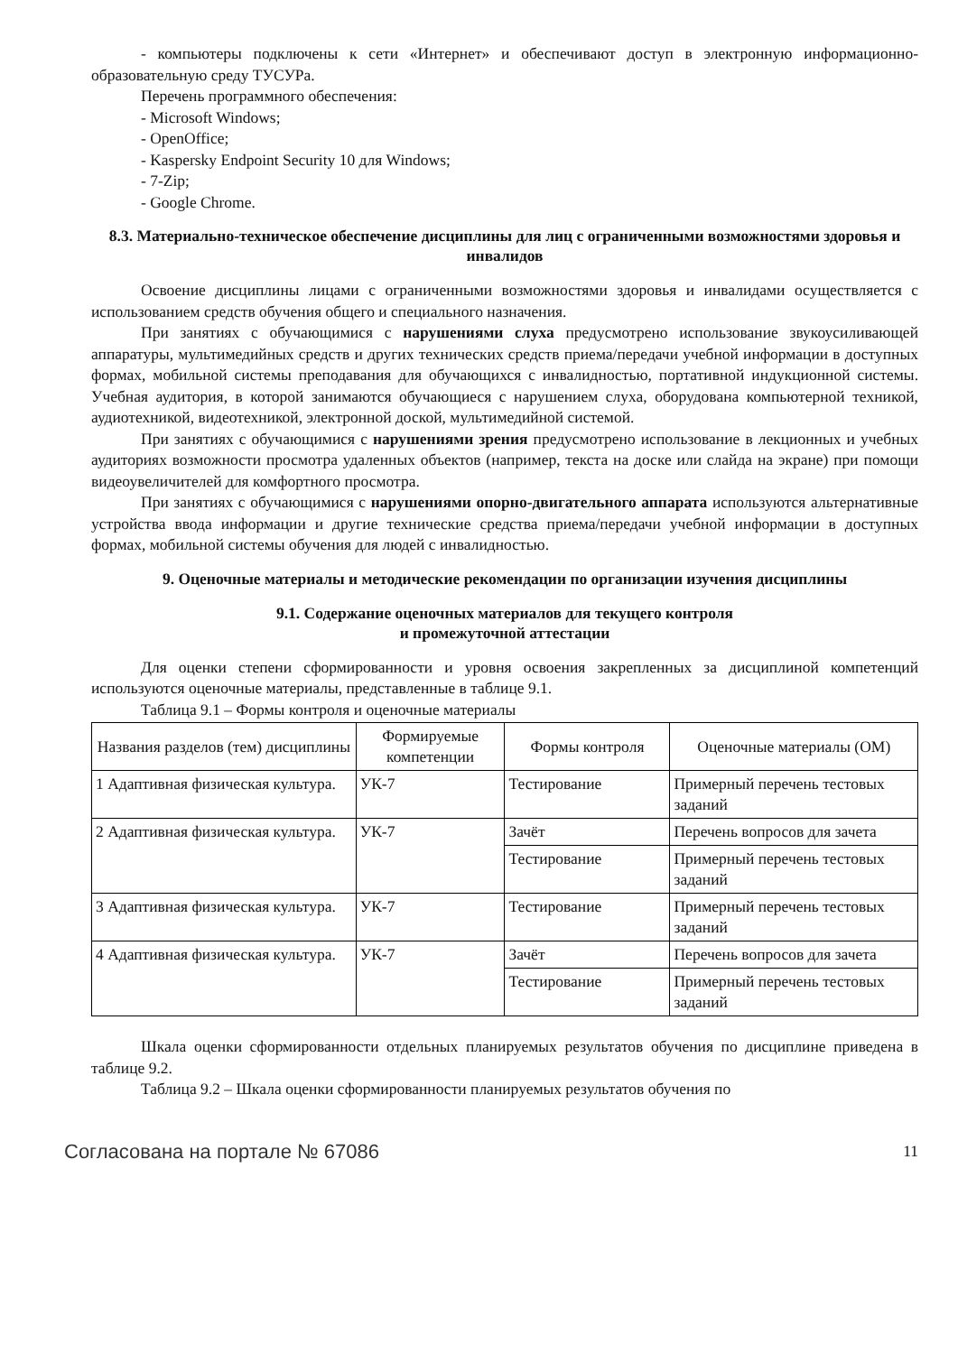- компьютеры подключены к сети «Интернет» и обеспечивают доступ в электронную информационно-образовательную среду ТУСУРа.
Перечень программного обеспечения:
- Microsoft Windows;
- OpenOffice;
- Kaspersky Endpoint Security 10 для Windows;
- 7-Zip;
- Google Chrome.
8.3. Материально-техническое обеспечение дисциплины для лиц с ограниченными возможностями здоровья и инвалидов
Освоение дисциплины лицами с ограниченными возможностями здоровья и инвалидами осуществляется с использованием средств обучения общего и специального назначения.
При занятиях с обучающимися с нарушениями слуха предусмотрено использование звукоусиливающей аппаратуры, мультимедийных средств и других технических средств приема/передачи учебной информации в доступных формах, мобильной системы преподавания для обучающихся с инвалидностью, портативной индукционной системы. Учебная аудитория, в которой занимаются обучающиеся с нарушением слуха, оборудована компьютерной техникой, аудиотехникой, видеотехникой, электронной доской, мультимедийной системой.
При занятиях с обучающимися с нарушениями зрения предусмотрено использование в лекционных и учебных аудиториях возможности просмотра удаленных объектов (например, текста на доске или слайда на экране) при помощи видеоувеличителей для комфортного просмотра.
При занятиях с обучающимися с нарушениями опорно-двигательного аппарата используются альтернативные устройства ввода информации и другие технические средства приема/передачи учебной информации в доступных формах, мобильной системы обучения для людей с инвалидностью.
9. Оценочные материалы и методические рекомендации по организации изучения дисциплины
9.1. Содержание оценочных материалов для текущего контроля
и промежуточной аттестации
Для оценки степени сформированности и уровня освоения закрепленных за дисциплиной компетенций используются оценочные материалы, представленные в таблице 9.1.
Таблица 9.1 – Формы контроля и оценочные материалы
| Названия разделов (тем) дисциплины | Формируемые компетенции | Формы контроля | Оценочные материалы (ОМ) |
| --- | --- | --- | --- |
| 1 Адаптивная физическая культура. | УК-7 | Тестирование | Примерный перечень тестовых заданий |
| 2 Адаптивная физическая культура. | УК-7 | Зачёт | Перечень вопросов для зачета |
| | | Тестирование | Примерный перечень тестовых заданий |
| 3 Адаптивная физическая культура. | УК-7 | Тестирование | Примерный перечень тестовых заданий |
| 4 Адаптивная физическая культура. | УК-7 | Зачёт | Перечень вопросов для зачета |
| | | Тестирование | Примерный перечень тестовых заданий |
Шкала оценки сформированности отдельных планируемых результатов обучения по дисциплине приведена в таблице 9.2.
Таблица 9.2 – Шкала оценки сформированности планируемых результатов обучения по
Согласована на портале № 67086 11